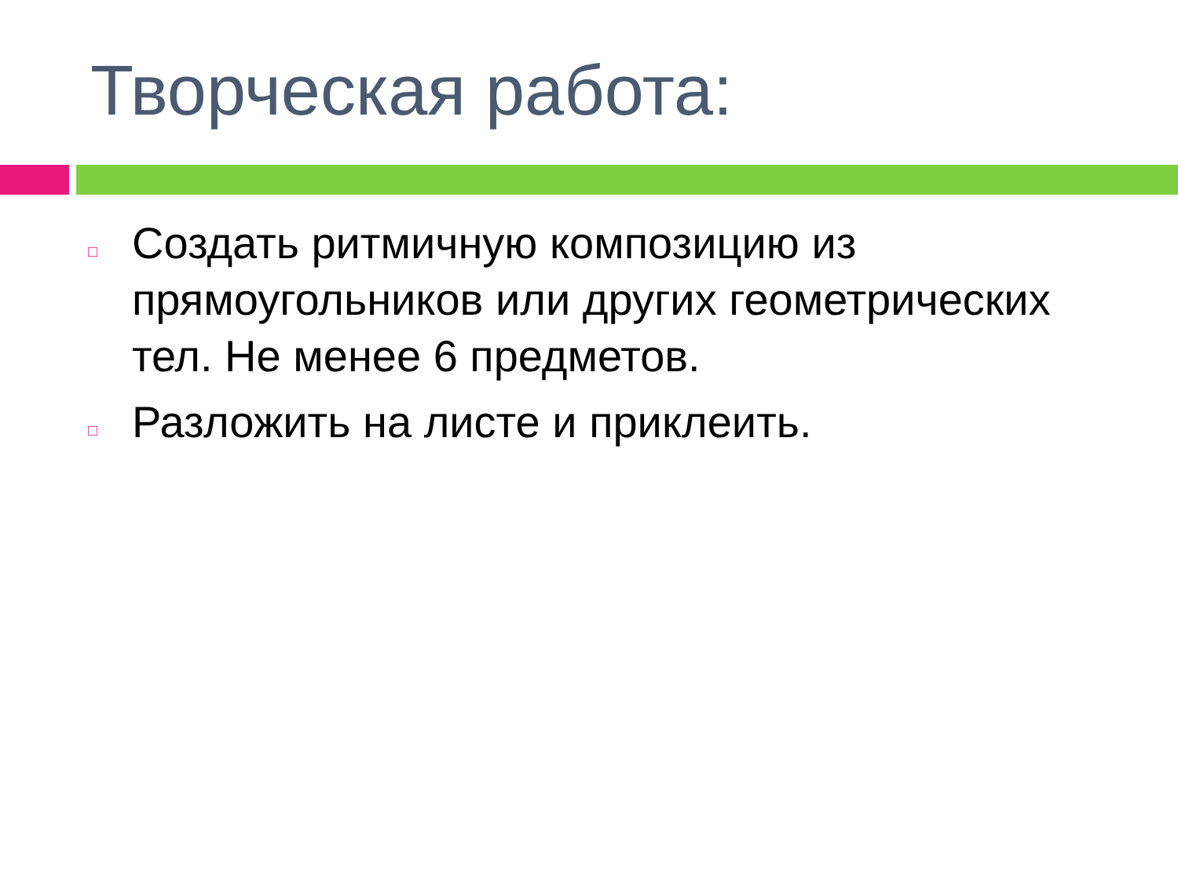Творческая работа:
□ Создать ритмичную композицию из прямоугольников или других геометрических тел. Не менее 6 предметов.
□ Разложить на листе и приклеить.